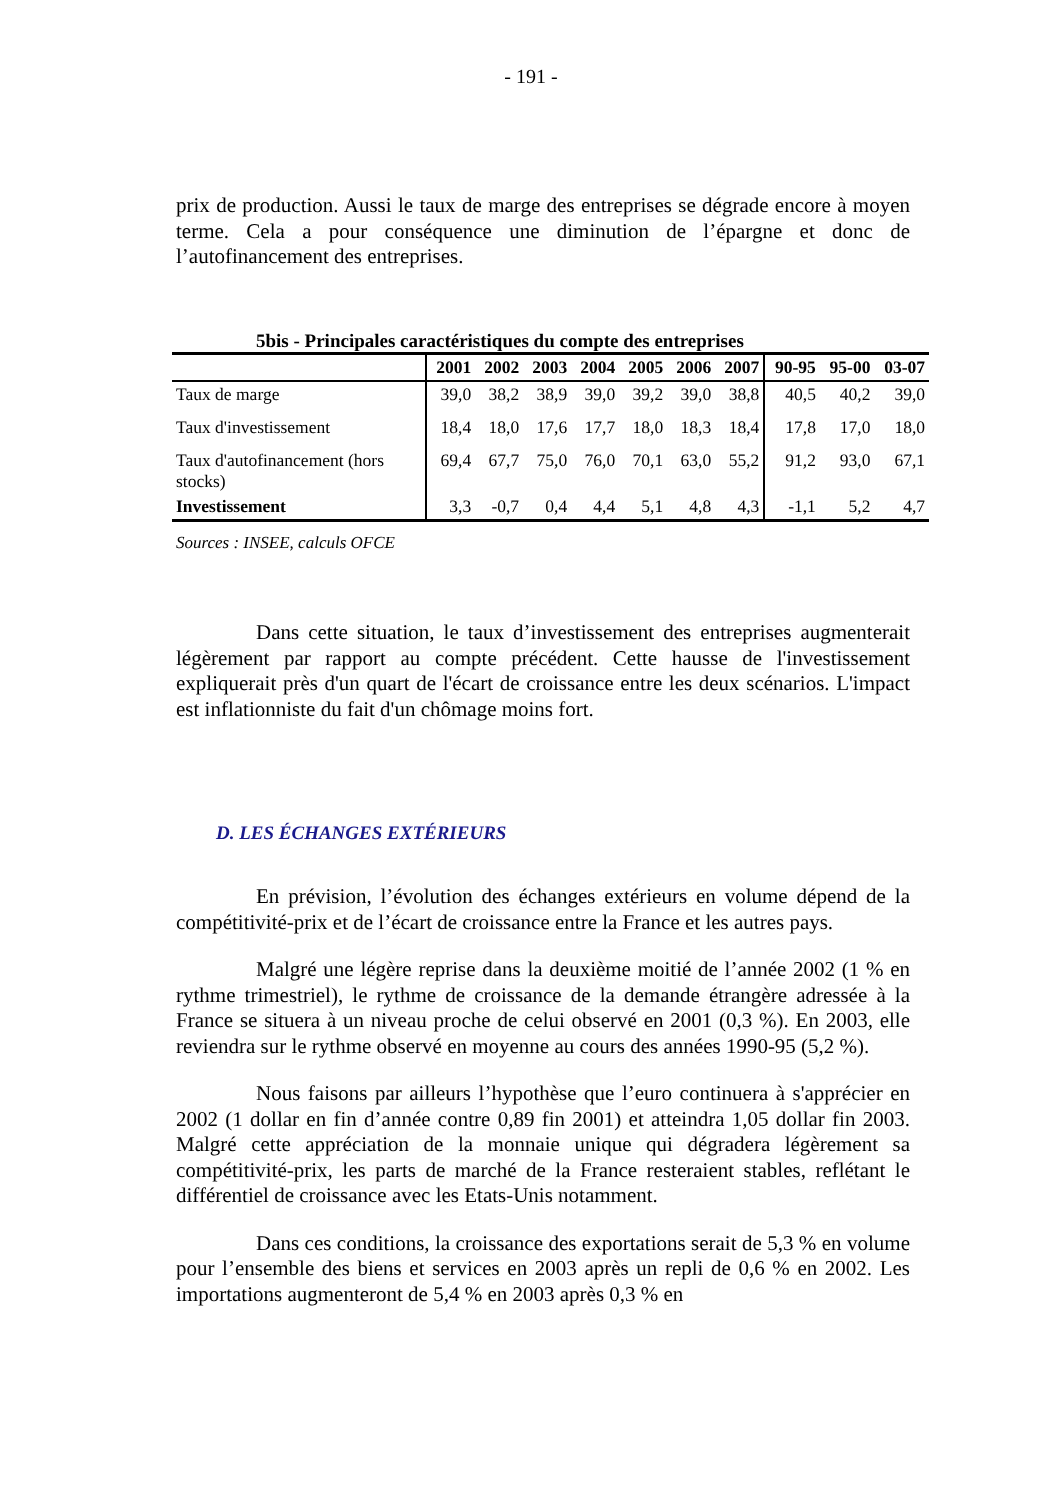- 191 -
prix de production. Aussi le taux de marge des entreprises se dégrade encore à moyen terme. Cela a pour conséquence une diminution de l’épargne et donc de l’autofinancement des entreprises.
5bis - Principales caractéristiques du compte des entreprises
| | 2001 | 2002 | 2003 | 2004 | 2005 | 2006 | 2007 | 90-95 | 95-00 | 03-07 |
| --- | --- | --- | --- | --- | --- | --- | --- | --- | --- | --- |
| Taux de marge | 39,0 | 38,2 | 38,9 | 39,0 | 39,2 | 39,0 | 38,8 | 40,5 | 40,2 | 39,0 |
| Taux d'investissement | 18,4 | 18,0 | 17,6 | 17,7 | 18,0 | 18,3 | 18,4 | 17,8 | 17,0 | 18,0 |
| Taux d'autofinancement (hors stocks) | 69,4 | 67,7 | 75,0 | 76,0 | 70,1 | 63,0 | 55,2 | 91,2 | 93,0 | 67,1 |
| Investissement | 3,3 | -0,7 | 0,4 | 4,4 | 5,1 | 4,8 | 4,3 | -1,1 | 5,2 | 4,7 |
Sources : INSEE, calculs OFCE
Dans cette situation, le taux d’investissement des entreprises augmenterait légèrement par rapport au compte précédent. Cette hausse de l'investissement expliquerait près d'un quart de l'écart de croissance entre les deux scénarios. L'impact est inflationniste du fait d'un chômage moins fort.
D. LES ÉCHANGES EXTÉRIEURS
En prévision, l’évolution des échanges extérieurs en volume dépend de la compétitivité-prix et de l’écart de croissance entre la France et les autres pays.
Malgré une légère reprise dans la deuxième moitié de l’année 2002 (1 % en rythme trimestriel), le rythme de croissance de la demande étrangère adressée à la France se situera à un niveau proche de celui observé en 2001 (0,3 %). En 2003, elle reviendra sur le rythme observé en moyenne au cours des années 1990-95 (5,2 %).
Nous faisons par ailleurs l’hypothèse que l’euro continuera à s'apprécier en 2002 (1 dollar en fin d’année contre 0,89 fin 2001) et atteindra 1,05 dollar fin 2003. Malgré cette appréciation de la monnaie unique qui dégradera légèrement sa compétitivité-prix, les parts de marché de la France resteraient stables, reflétant le différentiel de croissance avec les Etats-Unis notamment.
Dans ces conditions, la croissance des exportations serait de 5,3 % en volume pour l’ensemble des biens et services en 2003 après un repli de 0,6 % en 2002. Les importations augmenteront de 5,4 % en 2003 après 0,3 % en